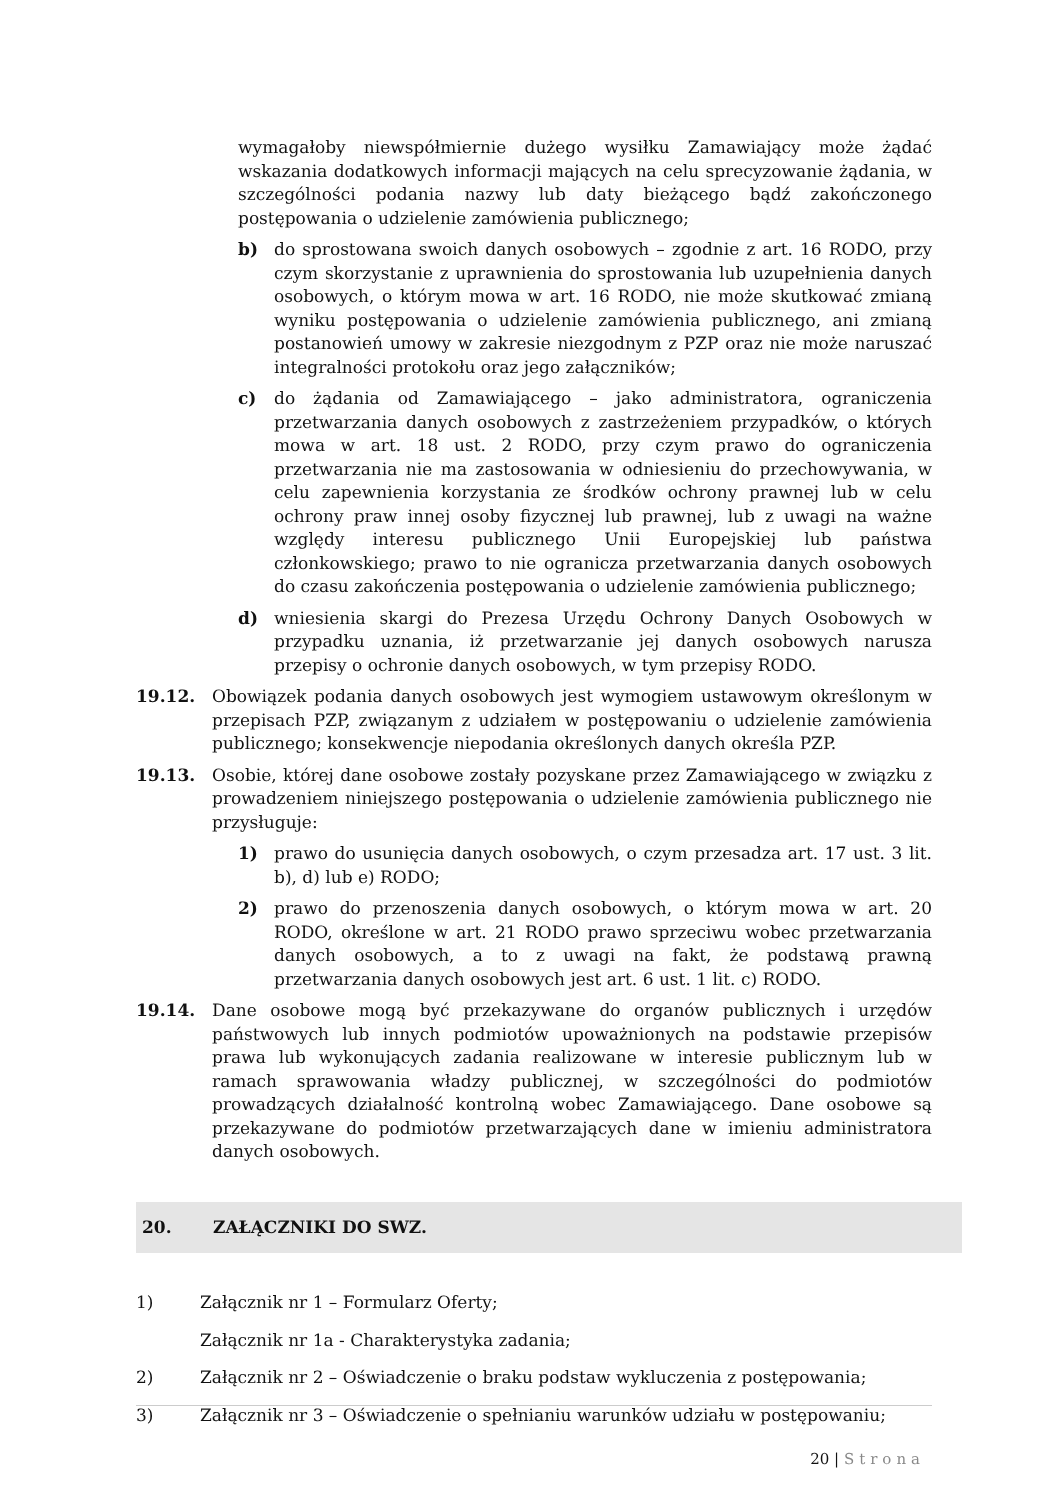wymagałoby niewspółmiernie dużego wysiłku Zamawiający może żądać wskazania dodatkowych informacji mających na celu sprecyzowanie żądania, w szczególności podania nazwy lub daty bieżącego bądź zakończonego postępowania o udzielenie zamówienia publicznego;
b) do sprostowana swoich danych osobowych – zgodnie z art. 16 RODO, przy czym skorzystanie z uprawnienia do sprostowania lub uzupełnienia danych osobowych, o którym mowa w art. 16 RODO, nie może skutkować zmianą wyniku postępowania o udzielenie zamówienia publicznego, ani zmianą postanowień umowy w zakresie niezgodnym z PZP oraz nie może naruszać integralności protokołu oraz jego załączników;
c) do żądania od Zamawiającego – jako administratora, ograniczenia przetwarzania danych osobowych z zastrzeżeniem przypadków, o których mowa w art. 18 ust. 2 RODO, przy czym prawo do ograniczenia przetwarzania nie ma zastosowania w odniesieniu do przechowywania, w celu zapewnienia korzystania ze środków ochrony prawnej lub w celu ochrony praw innej osoby fizycznej lub prawnej, lub z uwagi na ważne względy interesu publicznego Unii Europejskiej lub państwa członkowskiego; prawo to nie ogranicza przetwarzania danych osobowych do czasu zakończenia postępowania o udzielenie zamówienia publicznego;
d) wniesienia skargi do Prezesa Urzędu Ochrony Danych Osobowych w przypadku uznania, iż przetwarzanie jej danych osobowych narusza przepisy o ochronie danych osobowych, w tym przepisy RODO.
19.12. Obowiązek podania danych osobowych jest wymogiem ustawowym określonym w przepisach PZP, związanym z udziałem w postępowaniu o udzielenie zamówienia publicznego; konsekwencje niepodania określonych danych określa PZP.
19.13. Osobie, której dane osobowe zostały pozyskane przez Zamawiającego w związku z prowadzeniem niniejszego postępowania o udzielenie zamówienia publicznego nie przysługuje:
1) prawo do usunięcia danych osobowych, o czym przesadza art. 17 ust. 3 lit. b), d) lub e) RODO;
2) prawo do przenoszenia danych osobowych, o którym mowa w art. 20 RODO, określone w art. 21 RODO prawo sprzeciwu wobec przetwarzania danych osobowych, a to z uwagi na fakt, że podstawą prawną przetwarzania danych osobowych jest art. 6 ust. 1 lit. c) RODO.
19.14. Dane osobowe mogą być przekazywane do organów publicznych i urzędów państwowych lub innych podmiotów upoważnionych na podstawie przepisów prawa lub wykonujących zadania realizowane w interesie publicznym lub w ramach sprawowania władzy publicznej, w szczególności do podmiotów prowadzących działalność kontrolną wobec Zamawiającego. Dane osobowe są przekazywane do podmiotów przetwarzających dane w imieniu administratora danych osobowych.
20. ZAŁĄCZNIKI DO SWZ.
1) Załącznik nr 1 – Formularz Oferty;
Załącznik nr 1a - Charakterystyka zadania;
2) Załącznik nr 2 – Oświadczenie o braku podstaw wykluczenia z postępowania;
3) Załącznik nr 3 – Oświadczenie o spełnianiu warunków udziału w postępowaniu;
20 | Strona